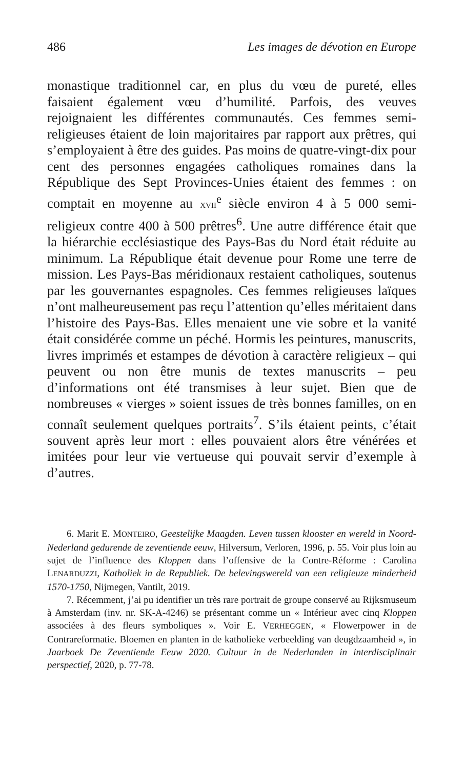486 Les images de dévotion en Europe
monastique traditionnel car, en plus du vœu de pureté, elles faisaient également vœu d’humilité. Parfois, des veuves rejoignaient les différentes communautés. Ces femmes semi-religieuses étaient de loin majoritaires par rapport aux prêtres, qui s’employaient à être des guides. Pas moins de quatre-vingt-dix pour cent des personnes engagées catholiques romaines dans la République des Sept Provinces-Unies étaient des femmes : on comptait en moyenne au XVII<sup>e</sup> siècle environ 4 à 5 000 semi-religieux contre 400 à 500 prêtres<sup>6</sup>. Une autre différence était que la hiérarchie ecclésiastique des Pays-Bas du Nord était réduite au minimum. La République était devenue pour Rome une terre de mission. Les Pays-Bas méridionaux restaient catholiques, soutenus par les gouvernantes espagnoles. Ces femmes religieuses laïques n’ont malheureusement pas reçu l’attention qu’elles méritaient dans l’histoire des Pays-Bas. Elles menaient une vie sobre et la vanité était considérée comme un péché. Hormis les peintures, manuscrits, livres imprimés et estampes de dévotion à caractère religieux – qui peuvent ou non être munis de textes manuscrits – peu d’informations ont été transmises à leur sujet. Bien que de nombreuses « vierges » soient issues de très bonnes familles, on en connaît seulement quelques portraits<sup>7</sup>. S’ils étaient peints, c’était souvent après leur mort : elles pouvaient alors être vénérées et imitées pour leur vie vertueuse qui pouvait servir d’exemple à d’autres.
6. Marit E. MONTEIRO, Geestelijke Maagden. Leven tussen klooster en wereld in Noord-Nederland gedurende de zeventiende eeuw, Hilversum, Verloren, 1996, p. 55. Voir plus loin au sujet de l’influence des Kloppen dans l’offensive de la Contre-Réforme : Carolina LENARDUZZI, Katholiek in de Republiek. De belevingswereld van een religieuze minderheid 1570-1750, Nijmegen, Vantilt, 2019.
7. Récemment, j’ai pu identifier un très rare portrait de groupe conservé au Rijksmuseum à Amsterdam (inv. nr. SK-A-4246) se présentant comme un « Intérieur avec cinq Kloppen associées à des fleurs symboliques ». Voir E. VERHEGGEN, « Flowerpower in de Contrareformatie. Bloemen en planten in de katholieke verbeelding van deugdzaamheid », in Jaarboek De Zeventiende Eeuw 2020. Cultuur in de Nederlanden in interdisciplinair perspectief, 2020, p. 77-78.